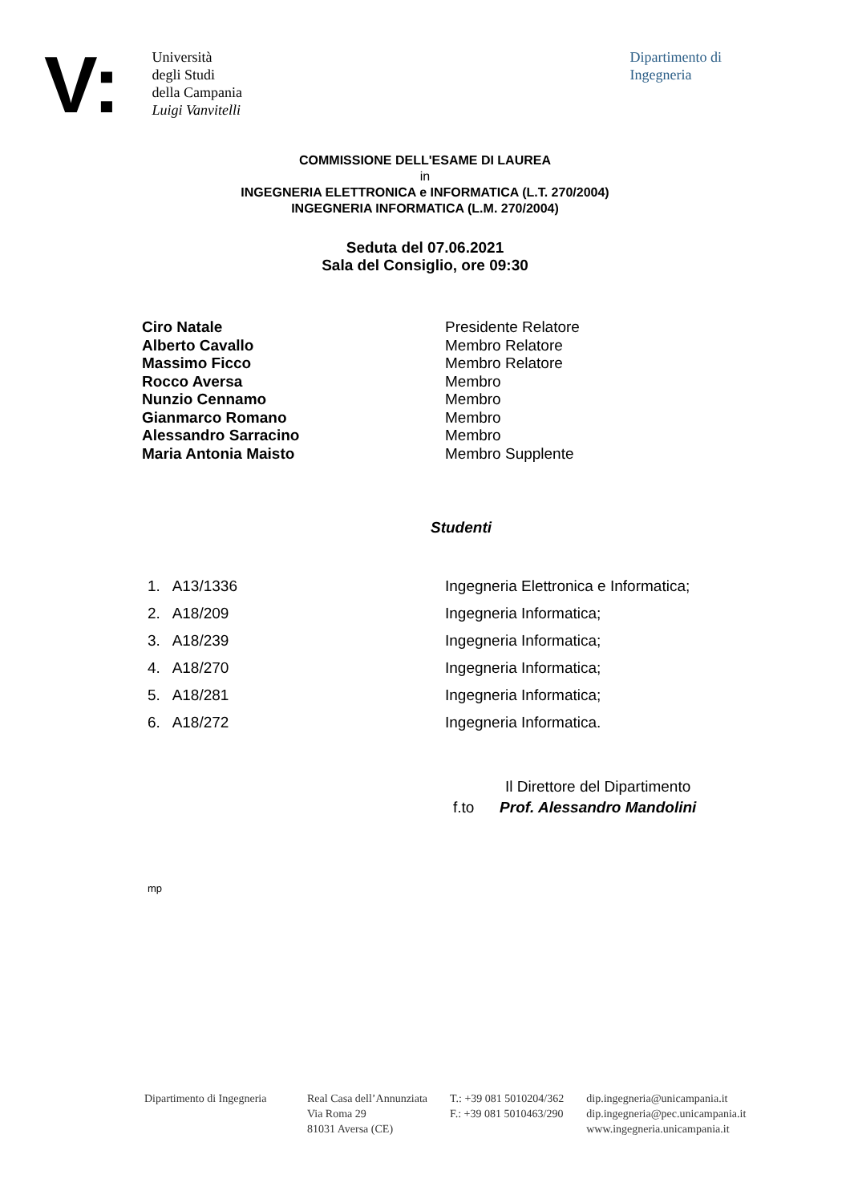V:
Università
degli Studi
della Campania
Luigi Vanvitelli
Dipartimento di
Ingegneria
COMMISSIONE DELL'ESAME DI LAUREA
in
INGEGNERIA ELETTRONICA e INFORMATICA (L.T. 270/2004)
INGEGNERIA INFORMATICA (L.M. 270/2004)
Seduta del 07.06.2021
Sala del Consiglio, ore 09:30
Ciro Natale Presidente Relatore
Alberto Cavallo Membro Relatore
Massimo Ficco Membro Relatore
Rocco Aversa Membro
Nunzio Cennamo Membro
Gianmarco Romano Membro
Alessandro Sarracino Membro
Maria Antonia Maisto Membro Supplente
Studenti
1. A13/1336 Ingegneria Elettronica e Informatica;
2. A18/209 Ingegneria Informatica;
3. A18/239 Ingegneria Informatica;
4. A18/270 Ingegneria Informatica;
5. A18/281 Ingegneria Informatica;
6. A18/272 Ingegneria Informatica.
Il Direttore del Dipartimento
f.to Prof. Alessandro Mandolini
mp
Dipartimento di Ingegneria
Real Casa dell’Annunziata
Via Roma 29
81031 Aversa (CE)
T.: +39 081 5010204/362
F.: +39 081 5010463/290
dip.ingegneria@unicampania.it
dip.ingegneria@pec.unicampania.it
www.ingegneria.unicampania.it